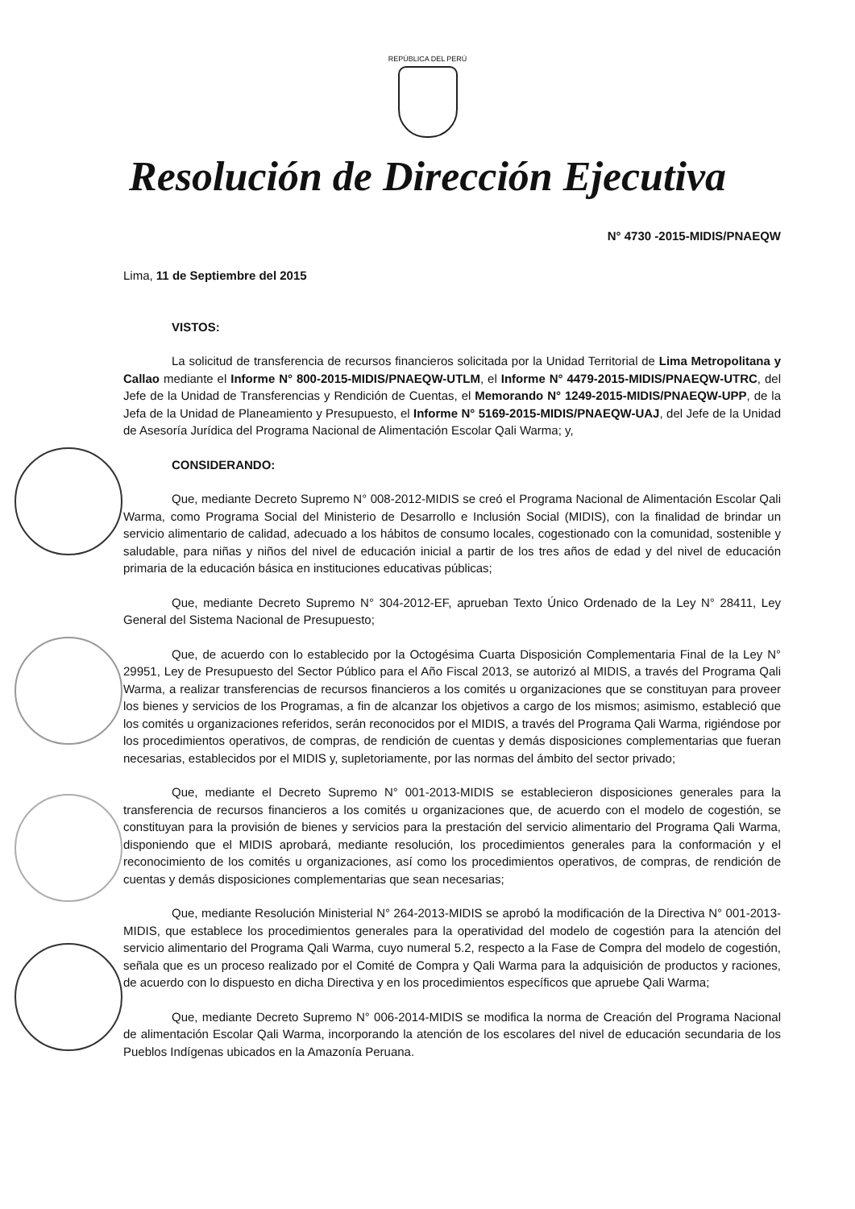REPÚBLICA DEL PERÚ
Resolución de Dirección Ejecutiva
N° 4730 -2015-MIDIS/PNAEQW
Lima, 11 de Septiembre del 2015
VISTOS:
La solicitud de transferencia de recursos financieros solicitada por la Unidad Territorial de Lima Metropolitana y Callao mediante el Informe N° 800-2015-MIDIS/PNAEQW-UTLM, el Informe N° 4479-2015-MIDIS/PNAEQW-UTRC, del Jefe de la Unidad de Transferencias y Rendición de Cuentas, el Memorando N° 1249-2015-MIDIS/PNAEQW-UPP, de la Jefa de la Unidad de Planeamiento y Presupuesto, el Informe N° 5169-2015-MIDIS/PNAEQW-UAJ, del Jefe de la Unidad de Asesoría Jurídica del Programa Nacional de Alimentación Escolar Qali Warma; y,
CONSIDERANDO:
Que, mediante Decreto Supremo N° 008-2012-MIDIS se creó el Programa Nacional de Alimentación Escolar Qali Warma, como Programa Social del Ministerio de Desarrollo e Inclusión Social (MIDIS), con la finalidad de brindar un servicio alimentario de calidad, adecuado a los hábitos de consumo locales, cogestionado con la comunidad, sostenible y saludable, para niñas y niños del nivel de educación inicial a partir de los tres años de edad y del nivel de educación primaria de la educación básica en instituciones educativas públicas;
Que, mediante Decreto Supremo N° 304-2012-EF, aprueban Texto Único Ordenado de la Ley N° 28411, Ley General del Sistema Nacional de Presupuesto;
Que, de acuerdo con lo establecido por la Octogésima Cuarta Disposición Complementaria Final de la Ley N° 29951, Ley de Presupuesto del Sector Público para el Año Fiscal 2013, se autorizó al MIDIS, a través del Programa Qali Warma, a realizar transferencias de recursos financieros a los comités u organizaciones que se constituyan para proveer los bienes y servicios de los Programas, a fin de alcanzar los objetivos a cargo de los mismos; asimismo, estableció que los comités u organizaciones referidos, serán reconocidos por el MIDIS, a través del Programa Qali Warma, rigiéndose por los procedimientos operativos, de compras, de rendición de cuentas y demás disposiciones complementarias que fueran necesarias, establecidos por el MIDIS y, supletoriamente, por las normas del ámbito del sector privado;
Que, mediante el Decreto Supremo N° 001-2013-MIDIS se establecieron disposiciones generales para la transferencia de recursos financieros a los comités u organizaciones que, de acuerdo con el modelo de cogestión, se constituyan para la provisión de bienes y servicios para la prestación del servicio alimentario del Programa Qali Warma, disponiendo que el MIDIS aprobará, mediante resolución, los procedimientos generales para la conformación y el reconocimiento de los comités u organizaciones, así como los procedimientos operativos, de compras, de rendición de cuentas y demás disposiciones complementarias que sean necesarias;
Que, mediante Resolución Ministerial N° 264-2013-MIDIS se aprobó la modificación de la Directiva N° 001-2013-MIDIS, que establece los procedimientos generales para la operatividad del modelo de cogestión para la atención del servicio alimentario del Programa Qali Warma, cuyo numeral 5.2, respecto a la Fase de Compra del modelo de cogestión, señala que es un proceso realizado por el Comité de Compra y Qali Warma para la adquisición de productos y raciones, de acuerdo con lo dispuesto en dicha Directiva y en los procedimientos específicos que apruebe Qali Warma;
Que, mediante Decreto Supremo N° 006-2014-MIDIS se modifica la norma de Creación del Programa Nacional de alimentación Escolar Qali Warma, incorporando la atención de los escolares del nivel de educación secundaria de los Pueblos Indígenas ubicados en la Amazonía Peruana.